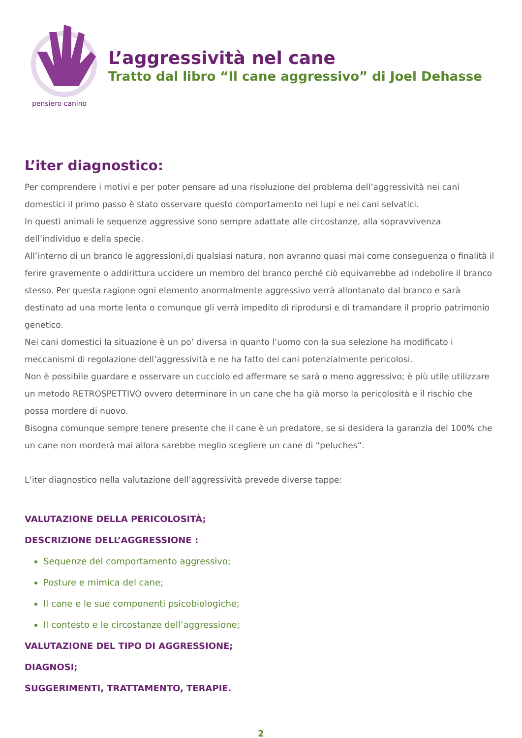pensiero canino
L’aggressività nel cane
Tratto dal libro “Il cane aggressivo” di Joel Dehasse
L’iter diagnostico:
Per comprendere i motivi e per poter pensare ad una risoluzione del problema dell’aggressività nei cani domestici il primo passo è stato osservare questo comportamento nei lupi e nei cani selvatici.
In questi animali le sequenze aggressive sono sempre adattate alle circostanze, alla sopravvivenza dell’individuo e della specie.
All’interno di un branco le aggressioni,di qualsiasi natura, non avranno quasi mai come conseguenza o finalità il ferire gravemente o addirittura uccidere un membro del branco perché ciò equivarrebbe ad indebolire il branco stesso. Per questa ragione ogni elemento anormalmente aggressivo verrà allontanato dal branco e sarà destinato ad una morte lenta o comunque gli verrà impedito di riprodursi e di tramandare il proprio patrimonio genetico.
Nei cani domestici la situazione è un po’ diversa in quanto l’uomo con la sua selezione ha modificato i meccanismi di regolazione dell’aggressività e ne ha fatto dei cani potenzialmente pericolosi.
Non è possibile guardare e osservare un cucciolo ed affermare se sarà o meno aggressivo; è più utile utilizzare un metodo RETROSPETTIVO ovvero determinare in un cane che ha già morso la pericolosità e il rischio che possa mordere di nuovo.
Bisogna comunque sempre tenere presente che il cane è un predatore, se si desidera la garanzia del 100% che un cane non morderà mai allora sarebbe meglio scegliere un cane di “peluches”.
L’iter diagnostico nella valutazione dell’aggressività prevede diverse tappe:
VALUTAZIONE DELLA PERICOLOSITÀ;
DESCRIZIONE DELL’AGGRESSIONE :
Sequenze del comportamento aggressivo;
Posture e mimica del cane;
Il cane e le sue componenti psicobiologiche;
Il contesto e le circostanze dell’aggressione;
VALUTAZIONE DEL TIPO DI AGGRESSIONE;
DIAGNOSI;
SUGGERIMENTI, TRATTAMENTO, TERAPIE.
2